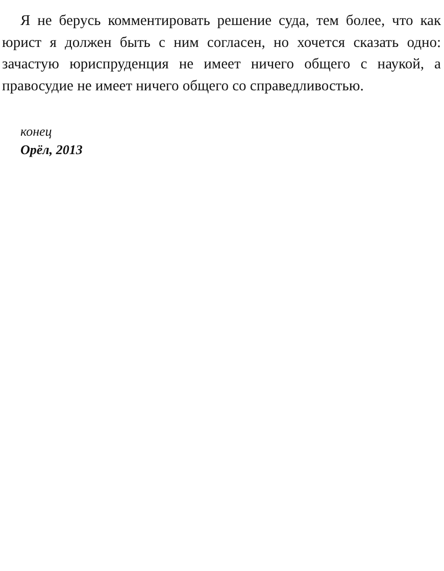Я не берусь комментировать решение суда, тем более, что как юрист я должен быть с ним согласен, но хочется сказать одно: зачастую юриспруденция не имеет ничего общего с на­укой, а правосудие не имеет ничего общего со справедливо­стью.
конец
Орёл, 2013